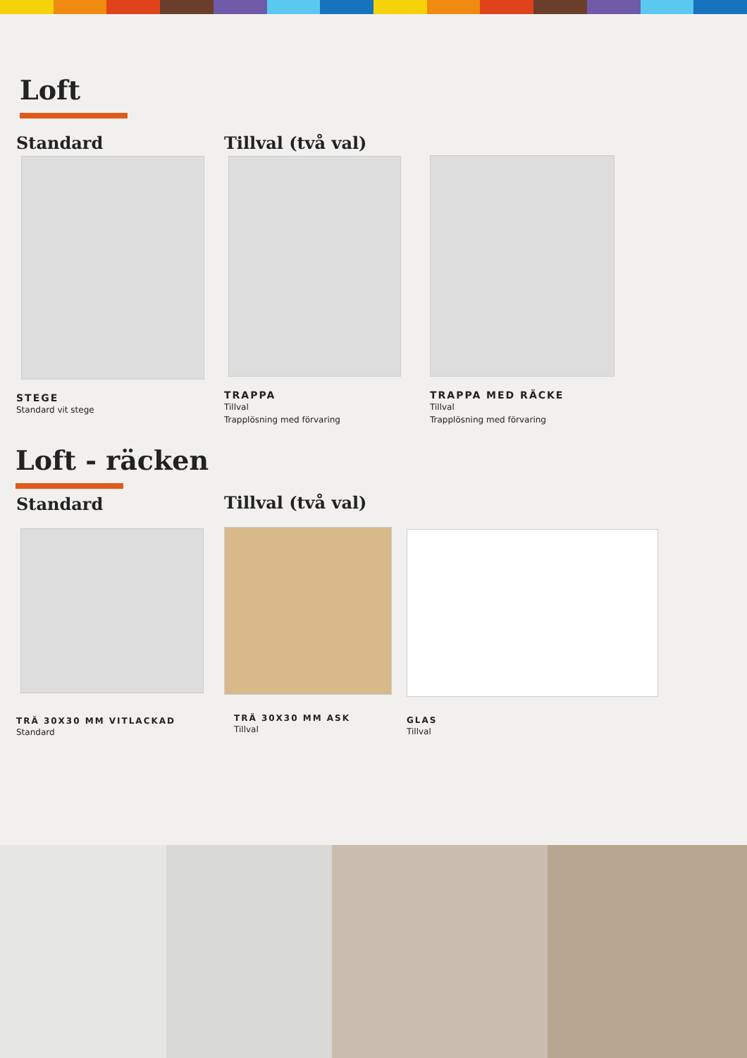Loft
Standard
STEGE
Standard vit stege
Tillval (två val)
TRAPPA
Tillval
Trapplösning med förvaring
TRAPPA MED RÄCKE
Tillval
Trapplösning med förvaring
Loft - räcken
Standard
TRÄ 30X30 MM VITLACKAD
Standard
Tillval (två val)
TRÄ 30X30 MM ASK
Tillval
GLAS
Tillval